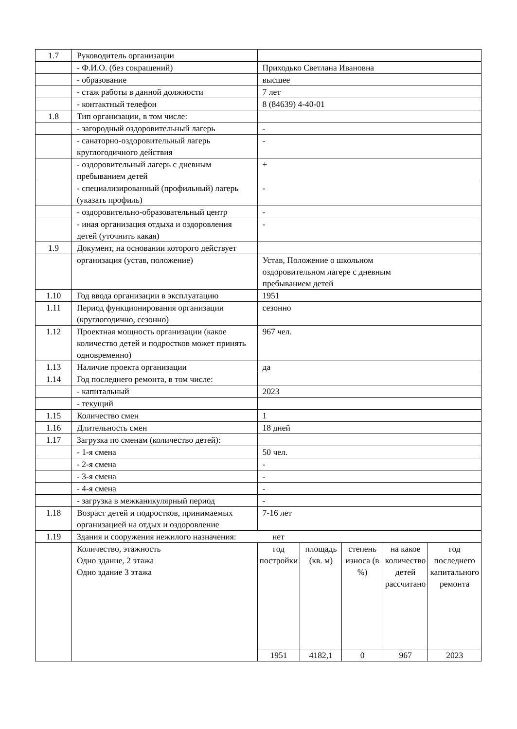| 1.7 | Руководитель организации | | | | | |
| | - Ф.И.О. (без сокращений) | Приходько Светлана Ивановна | | | | |
| | - образование | высшее | | | | |
| | - стаж работы в данной должности | 7 лет | | | | |
| | - контактный телефон | 8 (84639) 4-40-01 | | | | |
| 1.8 | Тип организации, в том числе: | | | | | |
| | - загородный оздоровительный лагерь | - | | | | |
| | - санаторно-оздоровительный лагерь круглогодичного действия | - | | | | |
| | - оздоровительный лагерь с дневным пребыванием детей | + | | | | |
| | - специализированный (профильный) лагерь (указать профиль) | - | | | | |
| | - оздоровительно-образовательный центр | - | | | | |
| | - иная организация отдыха и оздоровления детей (уточнить какая) | - | | | | |
| 1.9 | Документ, на основании которого действует | | | | | |
| | организация (устав, положение) | Устав, Положение о школьном оздоровительном лагере с дневным пребыванием детей | | | | |
| 1.10 | Год ввода организации в эксплуатацию | 1951 | | | | |
| 1.11 | Период функционирования организации (круглогодично, сезонно) | сезонно | | | | |
| 1.12 | Проектная мощность организации (какое количество детей и подростков может принять одновременно) | 967 чел. | | | | |
| 1.13 | Наличие проекта организации | да | | | | |
| 1.14 | Год последнего ремонта, в том числе: | | | | | |
| | - капитальный | 2023 | | | | |
| | - текущий | | | | | |
| 1.15 | Количество смен | 1 | | | | |
| 1.16 | Длительность смен | 18 дней | | | | |
| 1.17 | Загрузка по сменам (количество детей): | | | | | |
| | - 1-я смена | 50 чел. | | | | |
| | - 2-я смена | - | | | | |
| | - 3-я смена | - | | | | |
| | - 4-я смена | - | | | | |
| | - загрузка в межканикулярный период | - | | | | |
| 1.18 | Возраст детей и подростков, принимаемых организацией на отдых и оздоровление | 7-16 лет | | | | |
| 1.19 | Здания и сооружения нежилого назначения: нет | | | | | |
| | Количество, этажность Одно здание, 2 этажа Одно здание 3 этажа | год постройки | площадь (кв. м) | степень износа (в %) | на какое количество детей рассчитано | год последнего капитального ремонта |
| | | 1951 | 4182,1 | 0 | 967 | 2023 |